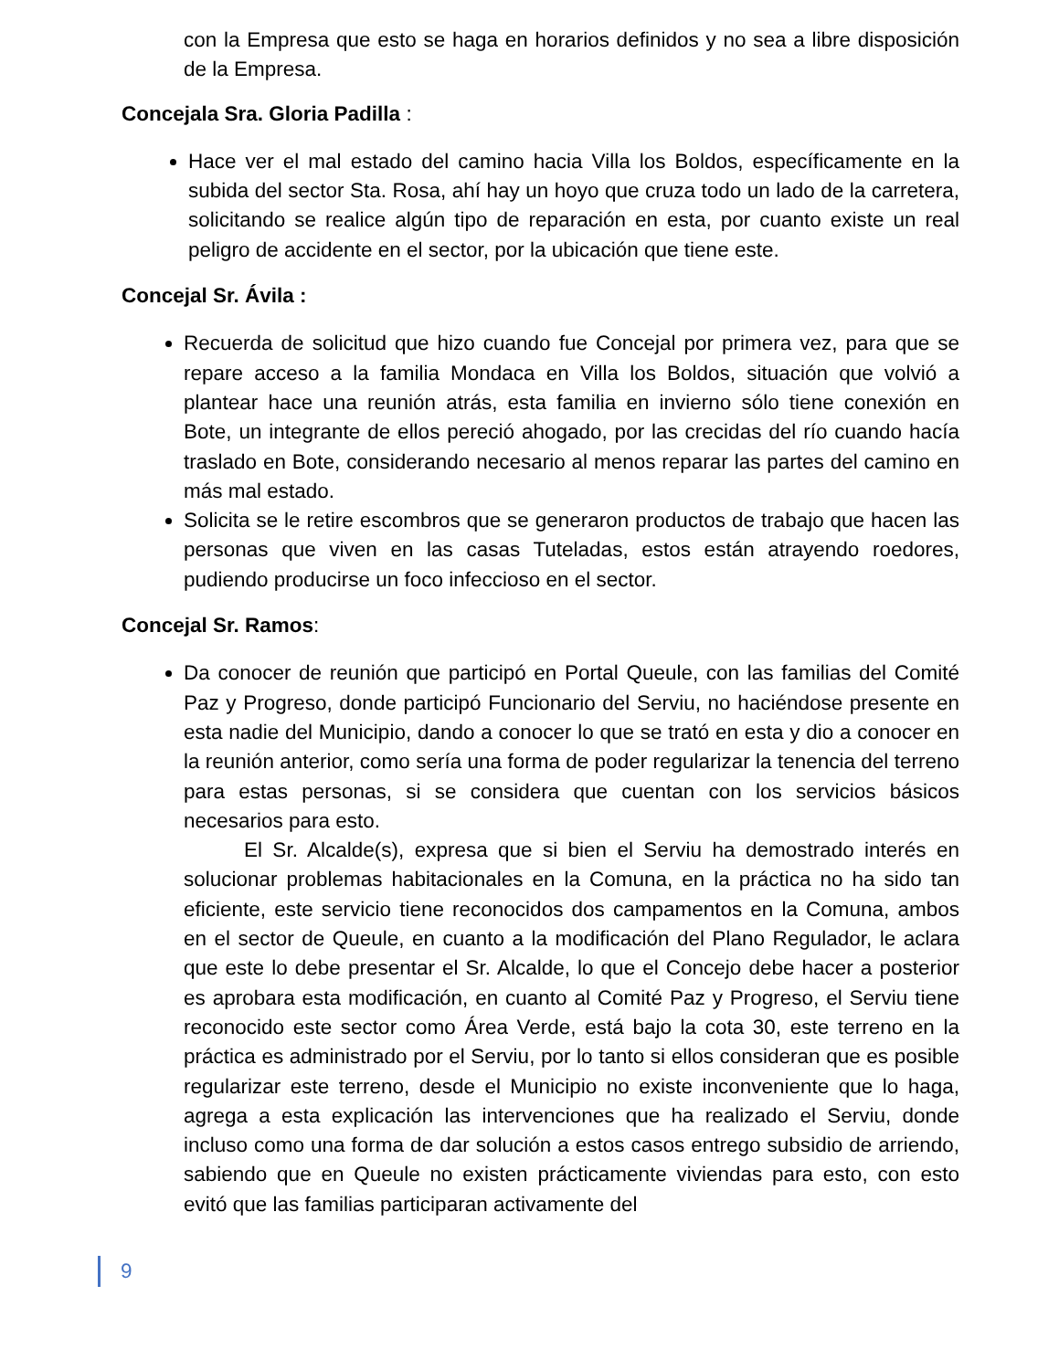con la Empresa que esto se haga en horarios definidos y no sea a libre disposición de la Empresa.
Concejala Sra. Gloria Padilla :
Hace ver el mal estado del camino hacia Villa los Boldos, específicamente en la subida del sector Sta. Rosa, ahí hay un hoyo que cruza todo un lado de la carretera, solicitando se realice algún tipo de reparación en esta, por cuanto existe un real peligro de accidente en el sector, por la ubicación que tiene este.
Concejal Sr. Ávila :
Recuerda de solicitud que hizo cuando fue Concejal por primera vez, para que se repare acceso a la familia Mondaca en Villa los Boldos, situación que volvió a plantear hace una reunión atrás, esta familia en invierno sólo tiene conexión en Bote, un integrante de ellos pereció ahogado, por las crecidas del río cuando hacía traslado en Bote, considerando necesario al menos reparar las partes del camino en más mal estado.
Solicita se le retire escombros que se generaron productos de trabajo que hacen las personas que viven en las casas Tuteladas, estos están atrayendo roedores, pudiendo producirse un foco infeccioso en el sector.
Concejal Sr. Ramos:
Da conocer de reunión que participó en Portal Queule, con las familias del Comité Paz y Progreso, donde participó Funcionario del Serviu, no haciéndose presente en esta nadie del Municipio, dando a conocer lo que se trató en esta y dio a conocer en la reunión anterior, como sería una forma de poder regularizar la tenencia del terreno para estas personas, si se considera que cuentan con los servicios básicos necesarios para esto.
El Sr. Alcalde(s), expresa que si bien el Serviu ha demostrado interés en solucionar problemas habitacionales en la Comuna, en la práctica no ha sido tan eficiente, este servicio tiene reconocidos dos campamentos en la Comuna, ambos en el sector de Queule, en cuanto a la modificación del Plano Regulador, le aclara que este lo debe presentar el Sr. Alcalde, lo que el Concejo debe hacer a posterior es aprobara esta modificación, en cuanto al Comité Paz y Progreso, el Serviu tiene reconocido este sector como Área Verde, está bajo la cota 30, este terreno en la práctica es administrado por el Serviu, por lo tanto si ellos consideran que es posible regularizar este terreno, desde el Municipio no existe inconveniente que lo haga, agrega a esta explicación las intervenciones que ha realizado el Serviu, donde incluso como una forma de dar solución a estos casos entrego subsidio de arriendo, sabiendo que en Queule no existen prácticamente viviendas para esto, con esto evitó que las familias participaran activamente del
9